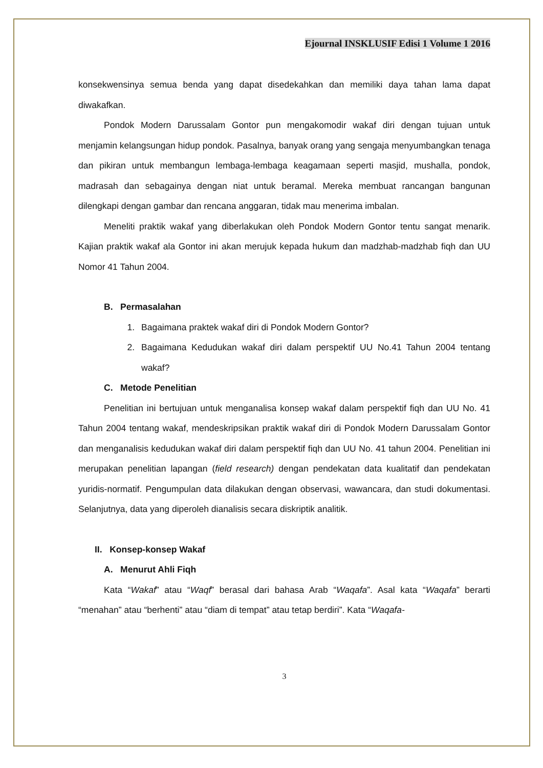Ejournal INSKLUSIF Edisi 1 Volume 1 2016
konsekwensinya semua benda yang dapat disedekahkan dan memiliki daya tahan lama dapat diwakafkan.
Pondok Modern Darussalam Gontor pun mengakomodir wakaf diri dengan tujuan untuk menjamin kelangsungan hidup pondok. Pasalnya, banyak orang yang sengaja menyumbangkan tenaga dan pikiran untuk membangun lembaga-lembaga keagamaan seperti masjid, mushalla, pondok, madrasah dan sebagainya dengan niat untuk beramal. Mereka membuat rancangan bangunan dilengkapi dengan gambar dan rencana anggaran, tidak mau menerima imbalan.
Meneliti praktik wakaf yang diberlakukan oleh Pondok Modern Gontor tentu sangat menarik. Kajian praktik wakaf ala Gontor ini akan merujuk kepada hukum dan madzhab-madzhab fiqh dan UU Nomor 41 Tahun 2004.
B. Permasalahan
1. Bagaimana praktek wakaf diri di Pondok Modern Gontor?
2. Bagaimana Kedudukan wakaf diri dalam perspektif UU No.41 Tahun 2004 tentang wakaf?
C. Metode Penelitian
Penelitian ini bertujuan untuk menganalisa konsep wakaf dalam perspektif fiqh dan UU No. 41 Tahun 2004 tentang wakaf, mendeskripsikan praktik wakaf diri di Pondok Modern Darussalam Gontor dan menganalisis kedudukan wakaf diri dalam perspektif fiqh dan UU No. 41 tahun 2004. Penelitian ini merupakan penelitian lapangan (field research) dengan pendekatan data kualitatif dan pendekatan yuridis-normatif. Pengumpulan data dilakukan dengan observasi, wawancara, dan studi dokumentasi. Selanjutnya, data yang diperoleh dianalisis secara diskriptik analitik.
II. Konsep-konsep Wakaf
A. Menurut Ahli Fiqh
Kata “Wakaf” atau “Waqf” berasal dari bahasa Arab “Waqafa”. Asal kata “Waqafa” berarti “menahan” atau “berhenti” atau “diam di tempat” atau tetap berdiri”. Kata “Waqafa-
3